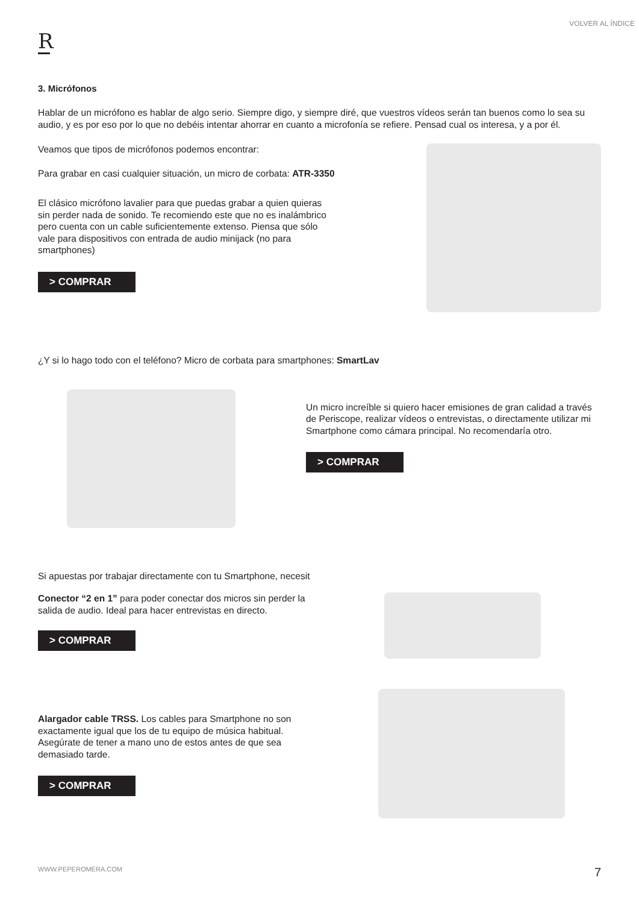VOLVER AL ÍNDICE
R
3. Micrófonos
Hablar de un micrófono es hablar de algo serio. Siempre digo, y siempre diré, que vuestros vídeos serán tan buenos como lo sea su audio, y es por eso por lo que no debéis intentar ahorrar en cuanto a microfonía se refiere. Pensad cual os interesa, y a por él.
Veamos que tipos de micrófonos podemos encontrar:
Para grabar en casi cualquier situación, un micro de corbata: ATR-3350
El clásico micrófono lavalier para que puedas grabar a quien quieras sin perder nada de sonido. Te recomiendo este que no es inalámbrico pero cuenta con un cable suficientemente extenso. Piensa que sólo vale para dispositivos con entrada de audio minijack (no para smartphones)
> COMPRAR
¿Y si lo hago todo con el teléfono? Micro de corbata para smartphones: SmartLav
Un micro increíble si quiero hacer emisiones de gran calidad a través de Periscope, realizar vídeos o entrevistas, o directamente utilizar mi Smartphone como cámara principal. No recomendaría otro.
> COMPRAR
Si apuestas por trabajar directamente con tu Smartphone, necesit
Conector “2 en 1” para poder conectar dos micros sin perder la salida de audio. Ideal para hacer entrevistas en directo.
> COMPRAR
Alargador cable TRSS. Los cables para Smartphone no son exactamente igual que los de tu equipo de música habitual. Asegúrate de tener a mano uno de estos antes de que sea demasiado tarde.
> COMPRAR
WWW.PEPEROMERA.COM 7